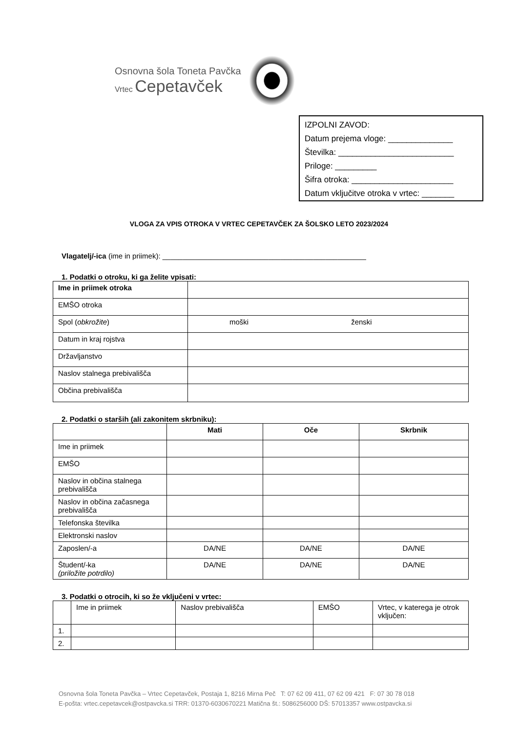Osnovna šola Toneta Pavčka
Vrtec Cepetavček
IZPOLNI ZAVOD:
Datum prejema vloge: ______________
Številka: _________________________
Priloge: _________
Šifra otroka: ______________________
Datum vključitve otroka v vrtec: _______
VLOGA ZA VPIS OTROKA V VRTEC CEPETAVČEK ZA ŠOLSKO LETO 2023/2024
Vlagatelj/-ica (ime in priimek): __________________________________________________
1. Podatki o otroku, ki ga želite vpisati:
| Ime in priimek otroka | |
| EMŠO otroka | |
| Spol ( obkrožite ) | moški ženski |
| Datum in kraj rojstva | |
| Državljanstvo | |
| Naslov stalnega prebivališča | |
| Občina prebivališča | |
2. Podatki o starših (ali zakonitem skrbniku):
| | Mati | Oče | Skrbnik |
| --- | --- | --- | --- |
| Ime in priimek | | | |
| EMŠO | | | |
| Naslov in občina stalnega prebivališča | | | |
| Naslov in občina začasnega prebivališča | | | |
| Telefonska številka | | | |
| Elektronski naslov | | | |
| Zaposlen/-a | DA/NE | DA/NE | DA/NE |
| Študent/-ka (priložite potrdilo) | DA/NE | DA/NE | DA/NE |
3. Podatki o otrocih, ki so že vključeni v vrtec:
| | Ime in priimek | Naslov prebivališča | EMŠO | Vrtec, v katerega je otrok vključen: |
| 1. | | | | |
| 2. | | | | |
Osnovna šola Toneta Pavčka – Vrtec Cepetavček, Postaja 1, 8216 Mirna Peč T: 07 62 09 411, 07 62 09 421 F: 07 30 78 018
E-pošta: vrtec.cepetavcek@ostpavcka.si TRR: 01370-6030670221 Matična št.: 5086256000 DŠ: 57013357 www.ostpavcka.si